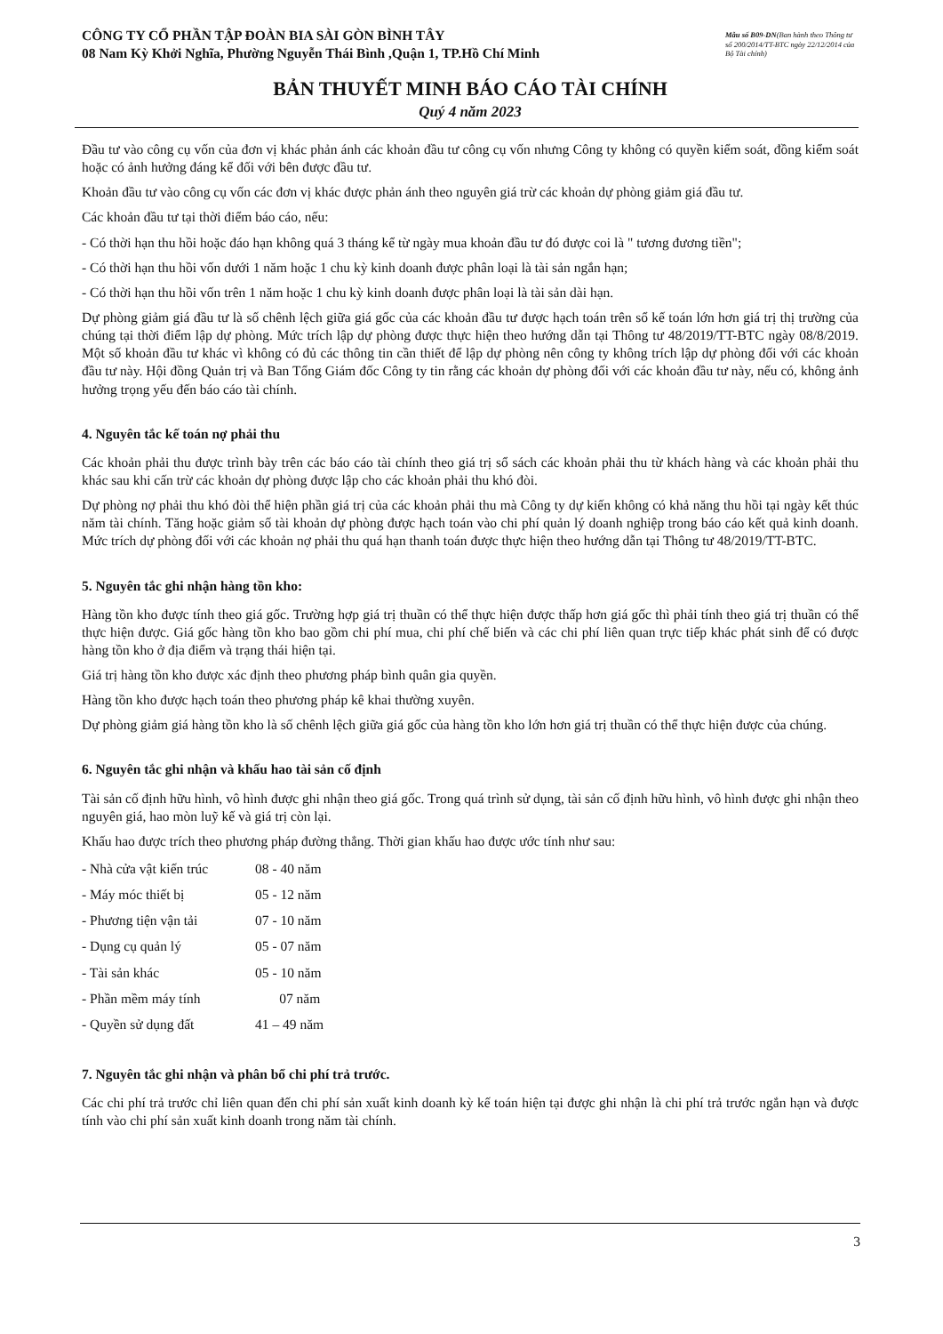CÔNG TY CỔ PHẦN TẬP ĐOÀN BIA SÀI GÒN BÌNH TÂY
08 Nam Kỳ Khởi Nghĩa, Phường Nguyễn Thái Bình ,Quận 1, TP.Hồ Chí Minh
Mẫu số B09-DN(Ban hành theo Thông tư số 200/2014/TT-BTC ngày 22/12/2014 của Bộ Tài chính)
BẢN THUYẾT MINH BÁO CÁO TÀI CHÍNH
Quý 4 năm 2023
Đầu tư vào công cụ vốn của đơn vị khác phản ánh các khoản đầu tư công cụ vốn nhưng Công ty không có quyền kiểm soát, đồng kiểm soát hoặc có ảnh hưởng đáng kể đối với bên được đầu tư.
Khoản đầu tư vào công cụ vốn các đơn vị khác được phản ánh theo nguyên giá trừ các khoản dự phòng giảm giá đầu tư.
Các khoản đầu tư tại thời điểm báo cáo, nếu:
- Có thời hạn thu hồi hoặc đáo hạn không quá 3 tháng kể từ ngày mua khoản đầu tư đó được coi là " tương đương tiền";
- Có thời hạn thu hồi vốn dưới 1 năm hoặc 1 chu kỳ kinh doanh được phân loại là tài sản ngắn hạn;
- Có thời hạn thu hồi vốn trên 1 năm hoặc 1 chu kỳ kinh doanh được phân loại là tài sản dài hạn.
Dự phòng giảm giá đầu tư là số chênh lệch giữa giá gốc của các khoản đầu tư được hạch toán trên sổ kế toán lớn hơn giá trị thị trường của chúng tại thời điểm lập dự phòng. Mức trích lập dự phòng được thực hiện theo hướng dẫn tại Thông tư 48/2019/TT-BTC ngày 08/8/2019. Một số khoản đầu tư khác vì không có đủ các thông tin cần thiết để lập dự phòng nên công ty không trích lập dự phòng đối với các khoản đầu tư này. Hội đồng Quản trị và Ban Tổng Giám đốc Công ty tin rằng các khoản dự phòng đối với các khoản đầu tư này, nếu có, không ảnh hưởng trọng yếu đến báo cáo tài chính.
4. Nguyên tắc kế toán nợ phải thu
Các khoản phải thu được trình bày trên các báo cáo tài chính theo giá trị sổ sách các khoản phải thu từ khách hàng và các khoản phải thu khác sau khi cấn trừ các khoản dự phòng được lập cho các khoản phải thu khó đòi.
Dự phòng nợ phải thu khó đòi thể hiện phần giá trị của các khoản phải thu mà Công ty dự kiến không có khả năng thu hồi tại ngày kết thúc năm tài chính. Tăng hoặc giảm số tài khoản dự phòng được hạch toán vào chi phí quản lý doanh nghiệp trong báo cáo kết quả kinh doanh. Mức trích dự phòng đối với các khoản nợ phải thu quá hạn thanh toán được thực hiện theo hướng dẫn tại Thông tư 48/2019/TT-BTC.
5. Nguyên tắc ghi nhận hàng tồn kho:
Hàng tồn kho được tính theo giá gốc. Trường hợp giá trị thuần có thể thực hiện được thấp hơn giá gốc thì phải tính theo giá trị thuần có thể thực hiện được. Giá gốc hàng tồn kho bao gồm chi phí mua, chi phí chế biến và các chi phí liên quan trực tiếp khác phát sinh để có được hàng tồn kho ở địa điểm và trạng thái hiện tại.
Giá trị hàng tồn kho được xác định theo phương pháp bình quân gia quyền.
Hàng tồn kho được hạch toán theo phương pháp kê khai thường xuyên.
Dự phòng giảm giá hàng tồn kho là số chênh lệch giữa giá gốc của hàng tồn kho lớn hơn giá trị thuần có thể thực hiện được của chúng.
6. Nguyên tắc ghi nhận và khấu hao tài sản cố định
Tài sản cố định hữu hình, vô hình được ghi nhận theo giá gốc. Trong quá trình sử dụng, tài sản cố định hữu hình, vô hình được ghi nhận theo nguyên giá, hao mòn luỹ kế và giá trị còn lại.
Khấu hao được trích theo phương pháp đường thẳng. Thời gian khấu hao được ước tính như sau:
| - Nhà cửa vật kiến trúc | 08 - 40 năm |
| - Máy móc thiết bị | 05 - 12 năm |
| - Phương tiện vận tải | 07 - 10 năm |
| - Dụng cụ quản lý | 05 - 07 năm |
| - Tài sản khác | 05 - 10 năm |
| - Phần mềm máy tính | 07 năm |
| - Quyền sử dụng đất | 41 – 49 năm |
7. Nguyên tắc ghi nhận và phân bổ chi phí trả trước.
Các chi phí trả trước chỉ liên quan đến chi phí sản xuất kinh doanh kỳ kế toán hiện tại được ghi nhận là chi phí trả trước ngắn hạn và được tính vào chi phí sản xuất kinh doanh trong năm tài chính.
3